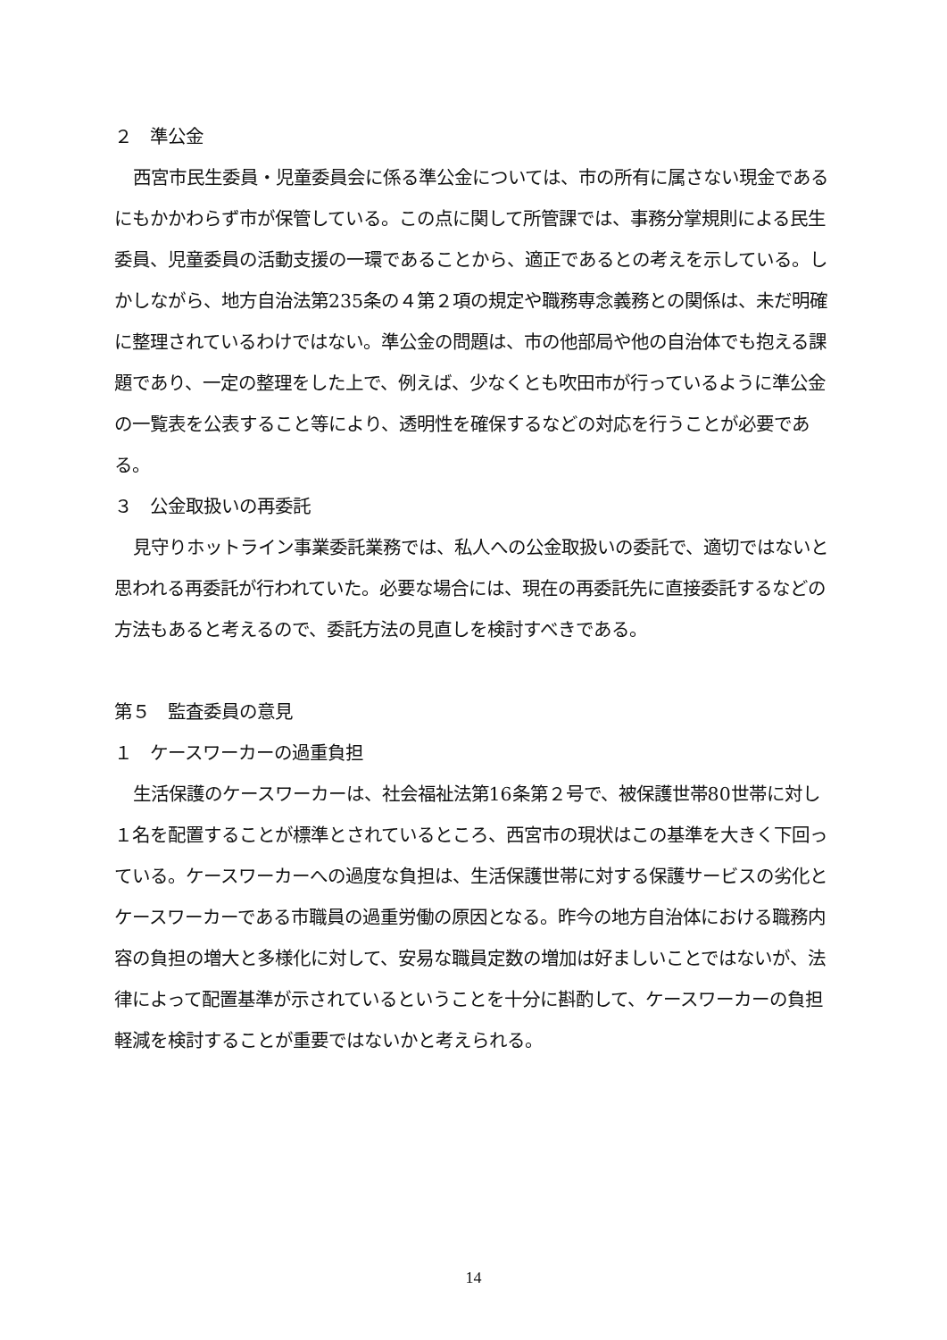２　準公金
西宮市民生委員・児童委員会に係る準公金については、市の所有に属さない現金であるにもかかわらず市が保管している。この点に関して所管課では、事務分掌規則による民生委員、児童委員の活動支援の一環であることから、適正であるとの考えを示している。しかしながら、地方自治法第235条の４第２項の規定や職務専念義務との関係は、未だ明確に整理されているわけではない。準公金の問題は、市の他部局や他の自治体でも抱える課題であり、一定の整理をした上で、例えば、少なくとも吹田市が行っているように準公金の一覧表を公表すること等により、透明性を確保するなどの対応を行うことが必要である。
３　公金取扱いの再委託
見守りホットライン事業委託業務では、私人への公金取扱いの委託で、適切ではないと思われる再委託が行われていた。必要な場合には、現在の再委託先に直接委託するなどの方法もあると考えるので、委託方法の見直しを検討すべきである。
第５　監査委員の意見
１　ケースワーカーの過重負担
生活保護のケースワーカーは、社会福祉法第16条第２号で、被保護世帯80世帯に対し１名を配置することが標準とされているところ、西宮市の現状はこの基準を大きく下回っている。ケースワーカーへの過度な負担は、生活保護世帯に対する保護サービスの劣化とケースワーカーである市職員の過重労働の原因となる。昨今の地方自治体における職務内容の負担の増大と多様化に対して、安易な職員定数の増加は好ましいことではないが、法律によって配置基準が示されているということを十分に斟酌して、ケースワーカーの負担軽減を検討することが重要ではないかと考えられる。
14